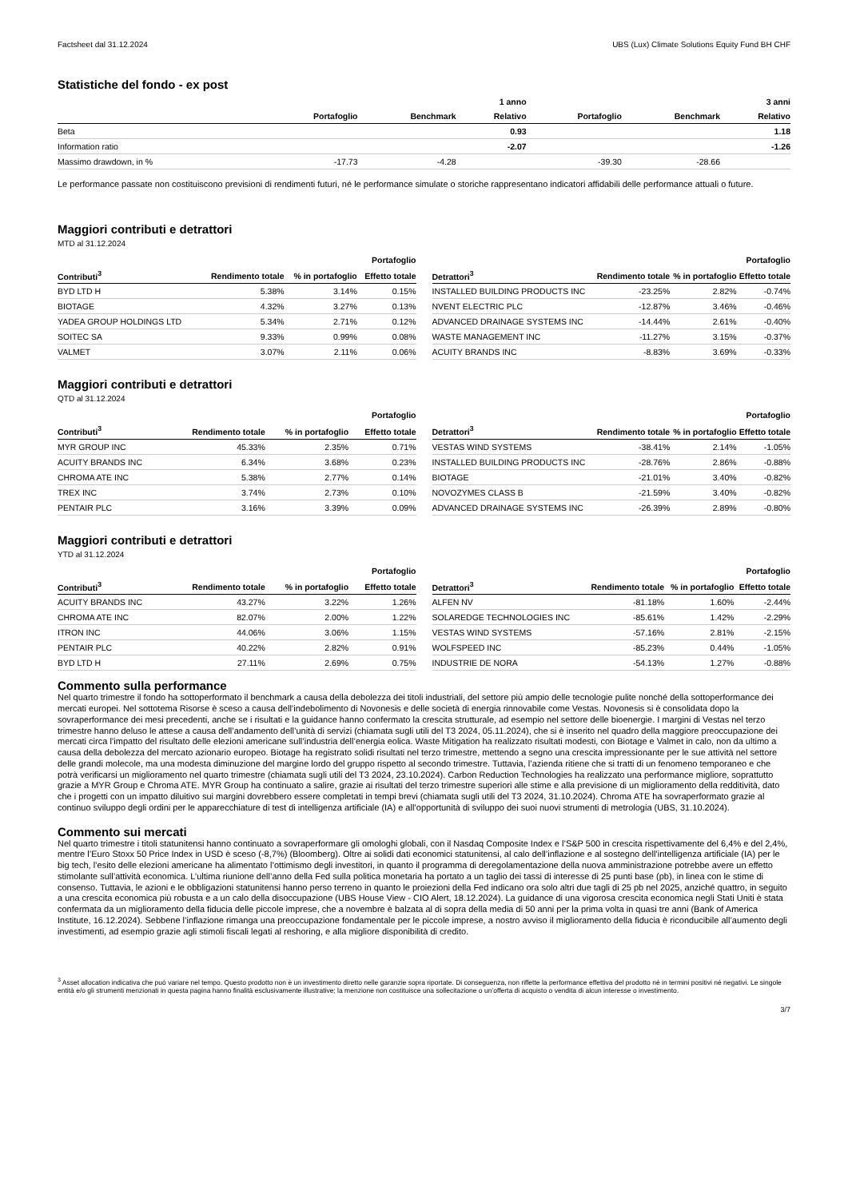Factsheet dal 31.12.2024 UBS (Lux) Climate Solutions Equity Fund BH CHF
Statistiche del fondo - ex post
| | | | 1 anno | | | 3 anni |
| --- | --- | --- | --- | --- | --- | --- |
| | Portafoglio | Benchmark | Relativo | Portafoglio | Benchmark | Relativo |
| Beta | | | 0.93 | | | 1.18 |
| Information ratio | | | -2.07 | | | -1.26 |
| Massimo drawdown, in % | -17.73 | -4.28 | | -39.30 | -28.66 | |
Le performance passate non costituiscono previsioni di rendimenti futuri, né le performance simulate o storiche rappresentano indicatori affidabili delle performance attuali o future.
Maggiori contributi e detrattori
MTD al 31.12.2024
| | | | Portafoglio |
| --- | --- | --- | --- |
| Contributi<sup>3</sup> | Rendimento totale | % in portafoglio | Effetto totale |
| BYD LTD H | 5.38% | 3.14% | 0.15% |
| BIOTAGE | 4.32% | 3.27% | 0.13% |
| YADEA GROUP HOLDINGS LTD | 5.34% | 2.71% | 0.12% |
| SOITEC SA | 9.33% | 0.99% | 0.08% |
| VALMET | 3.07% | 2.11% | 0.06% |
| | | | Portafoglio |
| --- | --- | --- | --- |
| Detrattori<sup>3</sup> | Rendimento totale | % in portafoglio | Effetto totale |
| INSTALLED BUILDING PRODUCTS INC | -23.25% | 2.82% | -0.74% |
| NVENT ELECTRIC PLC | -12.87% | 3.46% | -0.46% |
| ADVANCED DRAINAGE SYSTEMS INC | -14.44% | 2.61% | -0.40% |
| WASTE MANAGEMENT INC | -11.27% | 3.15% | -0.37% |
| ACUITY BRANDS INC | -8.83% | 3.69% | -0.33% |
Maggiori contributi e detrattori
QTD al 31.12.2024
| | | | Portafoglio |
| --- | --- | --- | --- |
| Contributi<sup>3</sup> | Rendimento totale | % in portafoglio | Effetto totale |
| MYR GROUP INC | 45.33% | 2.35% | 0.71% |
| ACUITY BRANDS INC | 6.34% | 3.68% | 0.23% |
| CHROMA ATE INC | 5.38% | 2.77% | 0.14% |
| TREX INC | 3.74% | 2.73% | 0.10% |
| PENTAIR PLC | 3.16% | 3.39% | 0.09% |
| | | | Portafoglio |
| --- | --- | --- | --- |
| Detrattori<sup>3</sup> | Rendimento totale | % in portafoglio | Effetto totale |
| VESTAS WIND SYSTEMS | -38.41% | 2.14% | -1.05% |
| INSTALLED BUILDING PRODUCTS INC | -28.76% | 2.86% | -0.88% |
| BIOTAGE | -21.01% | 3.40% | -0.82% |
| NOVOZYMES CLASS B | -21.59% | 3.40% | -0.82% |
| ADVANCED DRAINAGE SYSTEMS INC | -26.39% | 2.89% | -0.80% |
Maggiori contributi e detrattori
YTD al 31.12.2024
| | | | Portafoglio |
| --- | --- | --- | --- |
| Contributi<sup>3</sup> | Rendimento totale | % in portafoglio | Effetto totale |
| ACUITY BRANDS INC | 43.27% | 3.22% | 1.26% |
| CHROMA ATE INC | 82.07% | 2.00% | 1.22% |
| ITRON INC | 44.06% | 3.06% | 1.15% |
| PENTAIR PLC | 40.22% | 2.82% | 0.91% |
| BYD LTD H | 27.11% | 2.69% | 0.75% |
| | | | Portafoglio |
| --- | --- | --- | --- |
| Detrattori<sup>3</sup> | Rendimento totale | % in portafoglio | Effetto totale |
| ALFEN NV | -81.18% | 1.60% | -2.44% |
| SOLAREDGE TECHNOLOGIES INC | -85.61% | 1.42% | -2.29% |
| VESTAS WIND SYSTEMS | -57.16% | 2.81% | -2.15% |
| WOLFSPEED INC | -85.23% | 0.44% | -1.05% |
| INDUSTRIE DE NORA | -54.13% | 1.27% | -0.88% |
Commento sulla performance
Nel quarto trimestre il fondo ha sottoperformato il benchmark a causa della debolezza dei titoli industriali, del settore più ampio delle tecnologie pulite nonché della sottoperformance dei mercati europei. Nel sottotema Risorse è sceso a causa dell’indebolimento di Novonesis e delle società di energia rinnovabile come Vestas. Novonesis si è consolidata dopo la sovraperformance dei mesi precedenti, anche se i risultati e la guidance hanno confermato la crescita strutturale, ad esempio nel settore delle bioenergie. I margini di Vestas nel terzo trimestre hanno deluso le attese a causa dell’andamento dell’unità di servizi (chiamata sugli utili del T3 2024, 05.11.2024), che si è inserito nel quadro della maggiore preoccupazione dei mercati circa l’impatto del risultato delle elezioni americane sull’industria dell’energia eolica. Waste Mitigation ha realizzato risultati modesti, con Biotage e Valmet in calo, non da ultimo a causa della debolezza del mercato azionario europeo. Biotage ha registrato solidi risultati nel terzo trimestre, mettendo a segno una crescita impressionante per le sue attività nel settore delle grandi molecole, ma una modesta diminuzione del margine lordo del gruppo rispetto al secondo trimestre. Tuttavia, l’azienda ritiene che si tratti di un fenomeno temporaneo e che potrà verificarsi un miglioramento nel quarto trimestre (chiamata sugli utili del T3 2024, 23.10.2024). Carbon Reduction Technologies ha realizzato una performance migliore, soprattutto grazie a MYR Group e Chroma ATE. MYR Group ha continuato a salire, grazie ai risultati del terzo trimestre superiori alle stime e alla previsione di un miglioramento della redditività, dato che i progetti con un impatto diluitivo sui margini dovrebbero essere completati in tempi brevi (chiamata sugli utili del T3 2024, 31.10.2024). Chroma ATE ha sovraperformato grazie al continuo sviluppo degli ordini per le apparecchiature di test di intelligenza artificiale (IA) e all’opportunità di sviluppo dei suoi nuovi strumenti di metrologia (UBS, 31.10.2024).
Commento sui mercati
Nel quarto trimestre i titoli statunitensi hanno continuato a sovraperformare gli omologhi globali, con il Nasdaq Composite Index e l’S&P 500 in crescita rispettivamente del 6,4% e del 2,4%, mentre l’Euro Stoxx 50 Price Index in USD è sceso (-8,7%) (Bloomberg). Oltre ai solidi dati economici statunitensi, al calo dell’inflazione e al sostegno dell’intelligenza artificiale (IA) per le big tech, l’esito delle elezioni americane ha alimentato l’ottimismo degli investitori, in quanto il programma di deregolamentazione della nuova amministrazione potrebbe avere un effetto stimolante sull’attività economica. L’ultima riunione dell’anno della Fed sulla politica monetaria ha portato a un taglio dei tassi di interesse di 25 punti base (pb), in linea con le stime di consenso. Tuttavia, le azioni e le obbligazioni statunitensi hanno perso terreno in quanto le proiezioni della Fed indicano ora solo altri due tagli di 25 pb nel 2025, anziché quattro, in seguito a una crescita economica più robusta e a un calo della disoccupazione (UBS House View - CIO Alert, 18.12.2024). La guidance di una vigorosa crescita economica negli Stati Uniti è stata confermata da un miglioramento della fiducia delle piccole imprese, che a novembre è balzata al di sopra della media di 50 anni per la prima volta in quasi tre anni (Bank of America Institute, 16.12.2024). Sebbene l’inflazione rimanga una preoccupazione fondamentale per le piccole imprese, a nostro avviso il miglioramento della fiducia è riconducibile all’aumento degli investimenti, ad esempio grazie agli stimoli fiscali legati al reshoring, e alla migliore disponibilità di credito.
<sup>3</sup> Asset allocation indicativa che può variare nel tempo. Questo prodotto non è un investimento diretto nelle garanzie sopra riportate. Di conseguenza, non riflette la performance effettiva del prodotto né in termini positivi né negativi. Le singole entità e/o gli strumenti menzionati in questa pagina hanno finalità esclusivamente illustrative; la menzione non costituisce una sollecitazione o un’offerta di acquisto o vendita di alcun interesse o investimento.
3/7